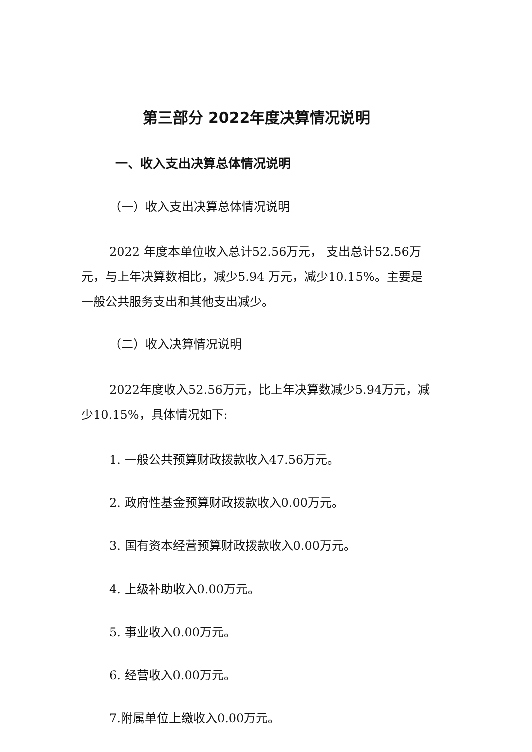第三部分 2022年度决算情况说明
一、收入支出决算总体情况说明
（一）收入支出决算总体情况说明
2022 年度本单位收入总计52.56万元， 支出总计52.56万元，与上年决算数相比，减少5.94 万元，减少10.15%。主要是一般公共服务支出和其他支出减少。
（二）收入决算情况说明
2022年度收入52.56万元，比上年决算数减少5.94万元，减少10.15%，具体情况如下:
1. 一般公共预算财政拨款收入47.56万元。
2. 政府性基金预算财政拨款收入0.00万元。
3. 国有资本经营预算财政拨款收入0.00万元。
4. 上级补助收入0.00万元。
5. 事业收入0.00万元。
6. 经营收入0.00万元。
7.附属单位上缴收入0.00万元。